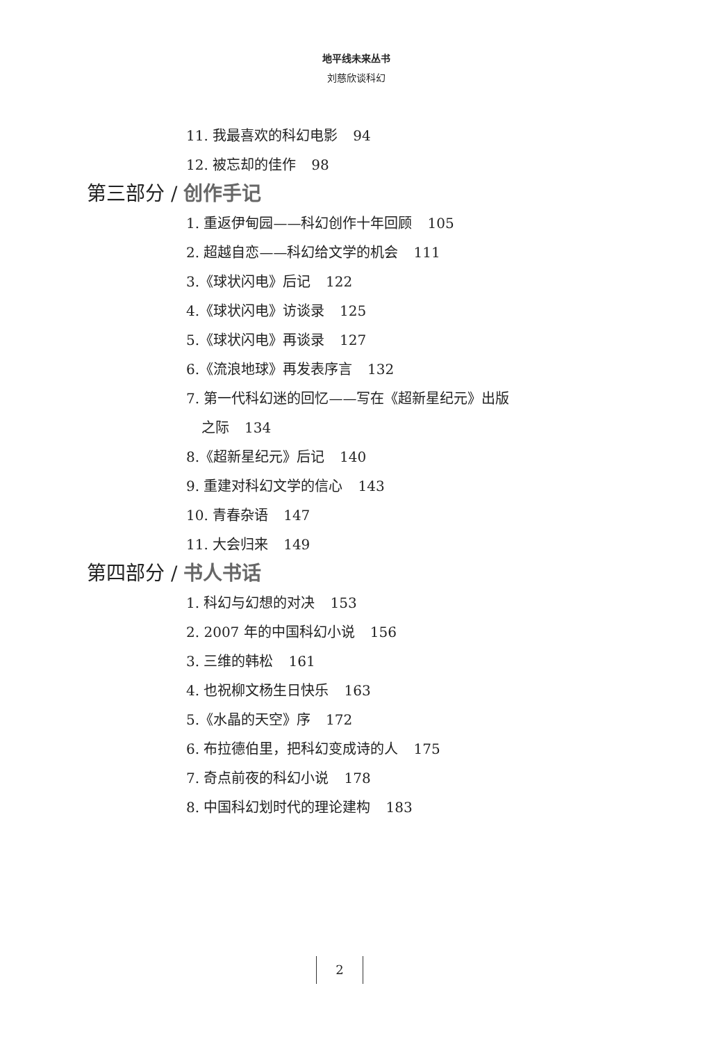地平线未来丛书
刘慈欣谈科幻
11. 我最喜欢的科幻电影 94
12. 被忘却的佳作 98
第三部分 / 创作手记
1. 重返伊甸园——科幻创作十年回顾 105
2. 超越自恋——科幻给文学的机会 111
3.《球状闪电》后记 122
4.《球状闪电》访谈录 125
5.《球状闪电》再谈录 127
6.《流浪地球》再发表序言 132
7. 第一代科幻迷的回忆——写在《超新星纪元》出版
之际 134
8.《超新星纪元》后记 140
9. 重建对科幻文学的信心 143
10. 青春杂语 147
11. 大会归来 149
第四部分 / 书人书话
1. 科幻与幻想的对决 153
2. 2007 年的中国科幻小说 156
3. 三维的韩松 161
4. 也祝柳文杨生日快乐 163
5.《水晶的天空》序 172
6. 布拉德伯里，把科幻变成诗的人 175
7. 奇点前夜的科幻小说 178
8. 中国科幻划时代的理论建构 183
2